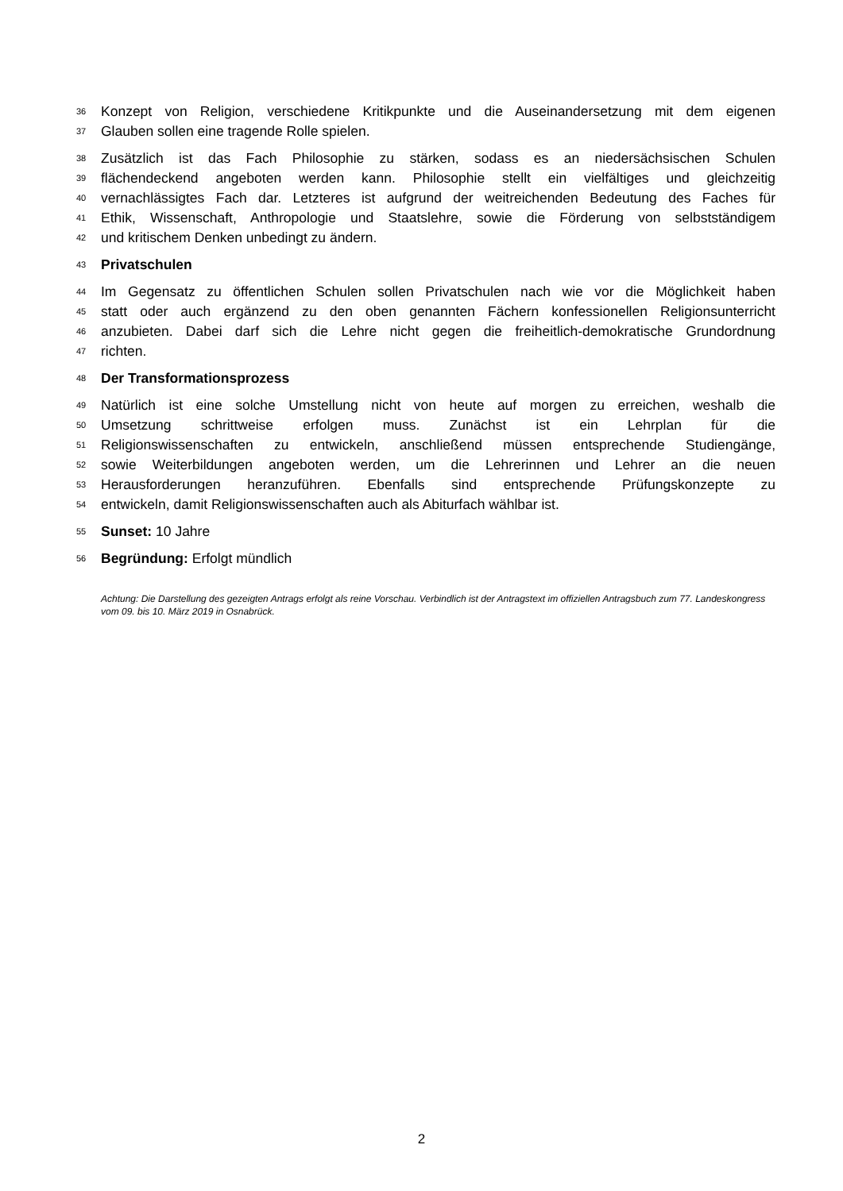36 Konzept von Religion, verschiedene Kritikpunkte und die Auseinandersetzung mit dem eigenen
37 Glauben sollen eine tragende Rolle spielen.
38 Zusätzlich ist das Fach Philosophie zu stärken, sodass es an niedersächsischen Schulen
39 flächendeckend angeboten werden kann. Philosophie stellt ein vielfältiges und gleichzeitig
40 vernachlässigtes Fach dar. Letzteres ist aufgrund der weitreichenden Bedeutung des Faches für
41 Ethik, Wissenschaft, Anthropologie und Staatslehre, sowie die Förderung von selbstständigem
42 und kritischem Denken unbedingt zu ändern.
43 Privatschulen
44 Im Gegensatz zu öffentlichen Schulen sollen Privatschulen nach wie vor die Möglichkeit haben
45 statt oder auch ergänzend zu den oben genannten Fächern konfessionellen Religionsunterricht
46 anzubieten. Dabei darf sich die Lehre nicht gegen die freiheitlich-demokratische Grundordnung
47 richten.
48 Der Transformationsprozess
49 Natürlich ist eine solche Umstellung nicht von heute auf morgen zu erreichen, weshalb die
50 Umsetzung schrittweise erfolgen muss. Zunächst ist ein Lehrplan für die
51 Religionswissenschaften zu entwickeln, anschließend müssen entsprechende Studiengänge,
52 sowie Weiterbildungen angeboten werden, um die Lehrerinnen und Lehrer an die neuen
53 Herausforderungen heranzuführen. Ebenfalls sind entsprechende Prüfungskonzepte zu
54 entwickeln, damit Religionswissenschaften auch als Abiturfach wählbar ist.
55 Sunset: 10 Jahre
56 Begründung: Erfolgt mündlich
Achtung: Die Darstellung des gezeigten Antrags erfolgt als reine Vorschau. Verbindlich ist der Antragstext im offiziellen Antragsbuch zum 77. Landeskongress vom 09. bis 10. März 2019 in Osnabrück.
2